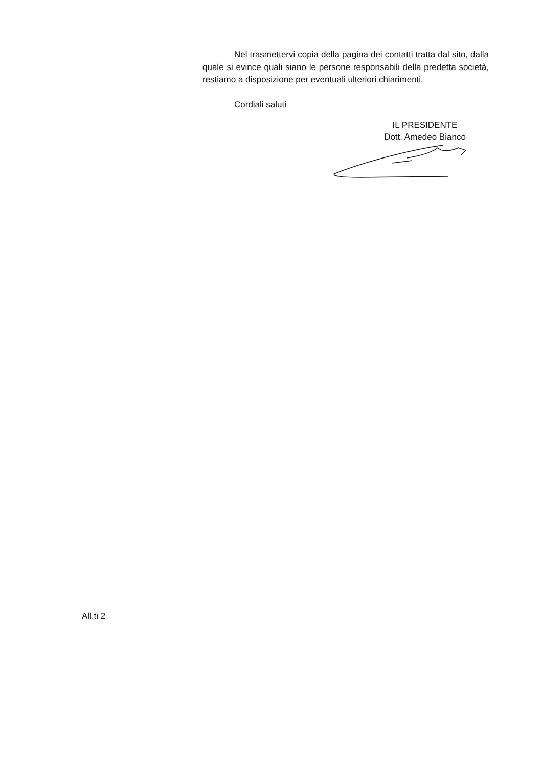Nel trasmettervi copia della pagina dei contatti tratta dal sito, dalla quale si evince quali siano le persone responsabili della predetta società, restiamo a disposizione per eventuali ulteriori chiarimenti.
Cordiali saluti
IL PRESIDENTE
Dott. Amedeo Bianco
All.ti 2